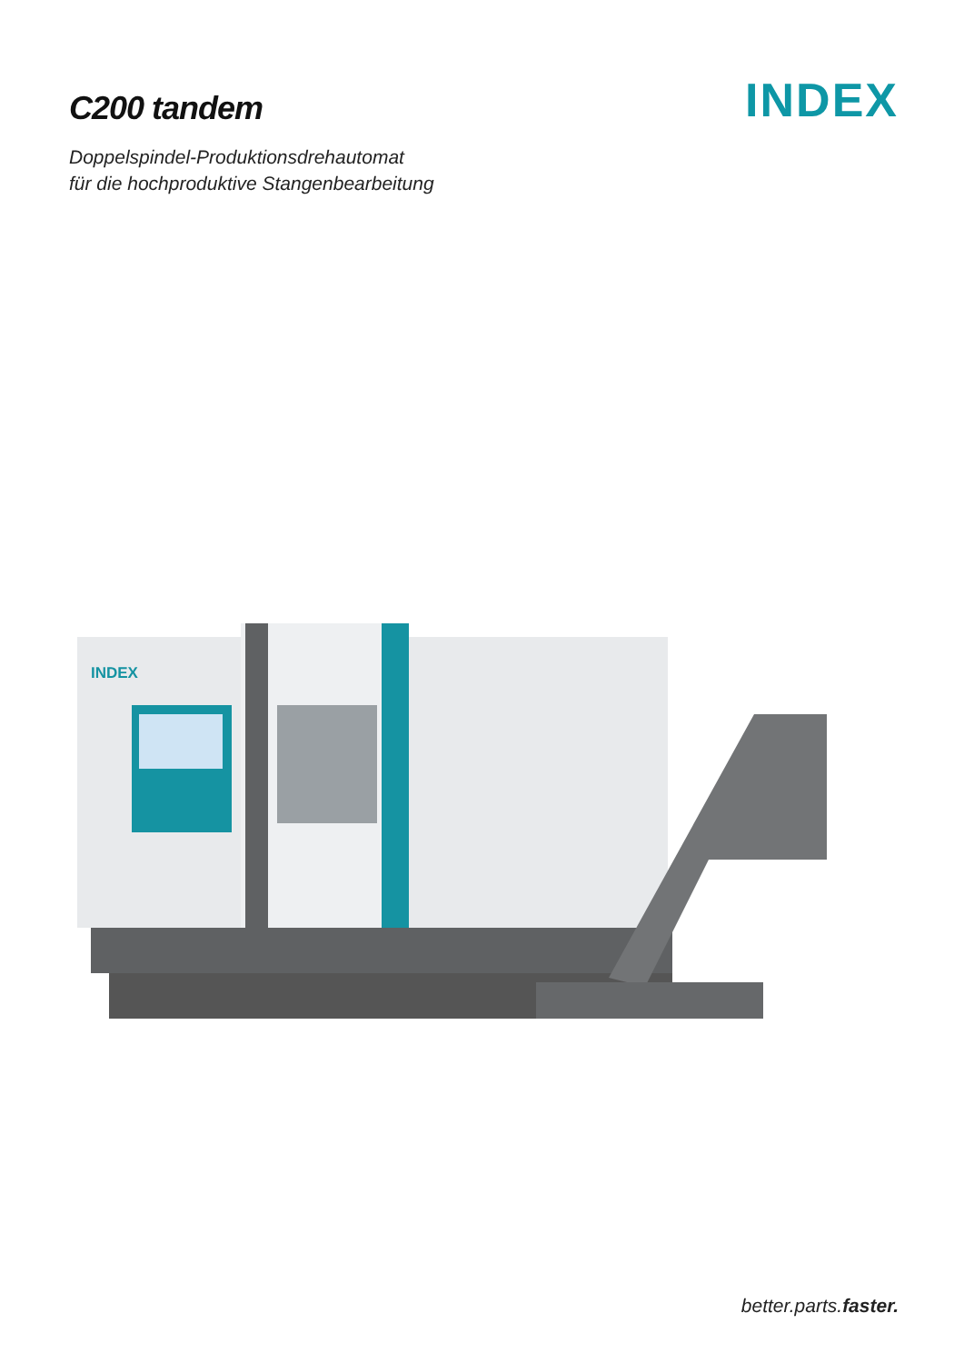C200 tandem
INDEX
Doppelspindel-Produktionsdrehautomat
für die hochproduktive Stangenbearbeitung
INDEX
better.parts.faster.